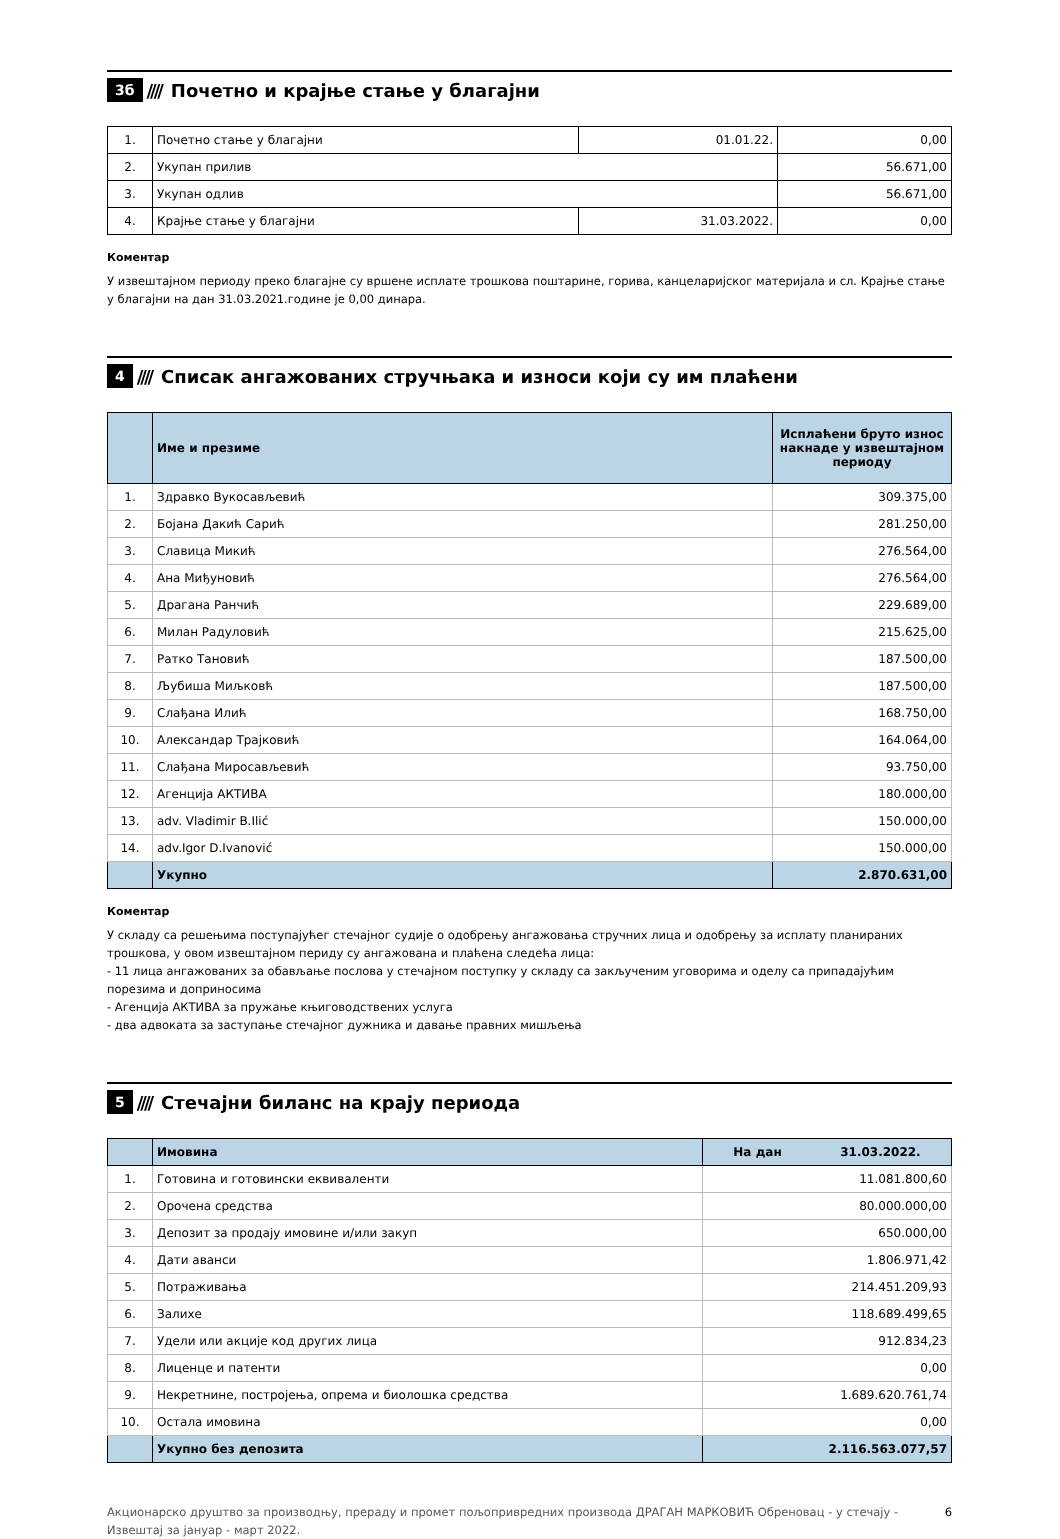3б //// Почетно и крајње стање у благајни
| 1. | Почетно стање у благајни | 01.01.22. | 0,00 |
| 2. | Укупан прилив | | 56.671,00 |
| 3. | Укупан одлив | | 56.671,00 |
| 4. | Крајње стање у благајни | 31.03.2022. | 0,00 |
Коментар
У извештајном периоду преко благајне су вршене исплате трошкова поштарине, горива, канцеларијског материјала и сл. Крајње стање у благајни на дан 31.03.2021.године је 0,00 динара.
4 //// Списак ангажованих стручњака и износи који су им плаћени
| | Име и презиме | Исплаћени бруто износ накнаде у извештајном периоду |
| --- | --- | --- |
| 1. | Здравко Вукосављевић | 309.375,00 |
| 2. | Бојана Дакић Сарић | 281.250,00 |
| 3. | Славица Микић | 276.564,00 |
| 4. | Ана Миђуновић | 276.564,00 |
| 5. | Драгана Ранчић | 229.689,00 |
| 6. | Милан Радуловић | 215.625,00 |
| 7. | Ратко Тановић | 187.500,00 |
| 8. | Љубиша Миљковћ | 187.500,00 |
| 9. | Слађана Илић | 168.750,00 |
| 10. | Александар Трајковић | 164.064,00 |
| 11. | Слађана Миросављевић | 93.750,00 |
| 12. | Агенција АКТИВА | 180.000,00 |
| 13. | adv. Vladimir B.Ilić | 150.000,00 |
| 14. | adv.Igor D.Ivanović | 150.000,00 |
| | Укупно | 2.870.631,00 |
Коментар
У складу са решењима поступајућег стечајног судије о одобрењу ангажовања стручних лица и одобрењу за исплату планираних трошкова, у овом извештајном периду су ангажована и плаћена следећа лица:
- 11 лица ангажованих за обављање послова у стечајном поступку у складу са закљученим уговорима и оделу са припадајућим порезима и доприносима
- Агенција АКТИВА за пружање књиговодствених услуга
- два адвоката за заступање стечајног дужника и давање правних мишљења
5 //// Стечајни биланс на крају периода
| | Имовина | На дан 31.03.2022. |
| --- | --- | --- |
| 1. | Готовина и готовински еквиваленти | 11.081.800,60 |
| 2. | Орочена средства | 80.000.000,00 |
| 3. | Депозит за продају имовине и/или закуп | 650.000,00 |
| 4. | Дати аванси | 1.806.971,42 |
| 5. | Потраживања | 214.451.209,93 |
| 6. | Залихе | 118.689.499,65 |
| 7. | Удели или акције код других лица | 912.834,23 |
| 8. | Лиценце и патенти | 0,00 |
| 9. | Некретнине, постројења, опрема и биолошка средства | 1.689.620.761,74 |
| 10. | Остала имовина | 0,00 |
| | Укупно без депозита | 2.116.563.077,57 |
Акционарско друштво за производњу, прераду и промет пољопривредних производа ДРАГАН МАРКОВИЋ Обреновац - у стечају -
Извештај за јануар - март 2022. 6